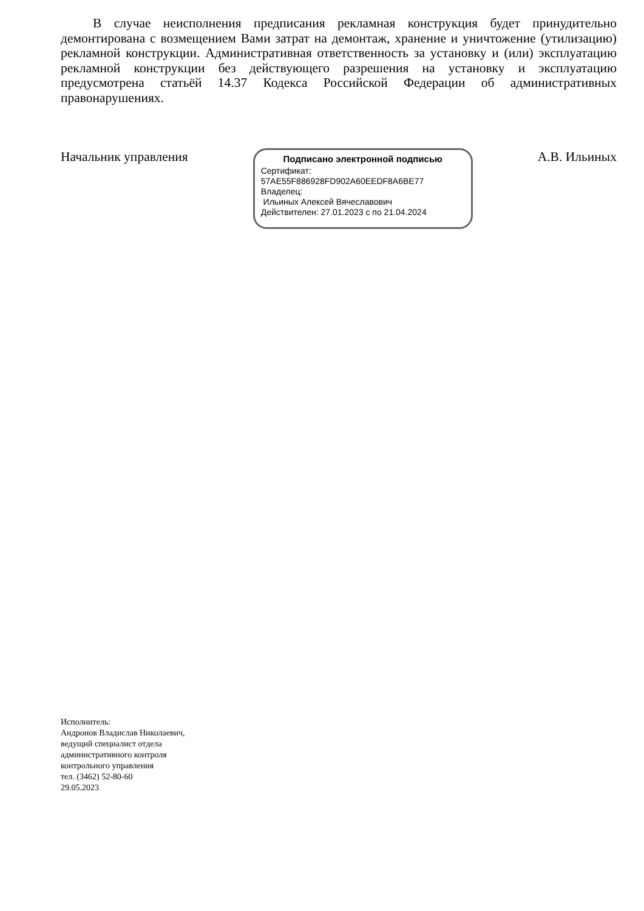В случае неисполнения предписания рекламная конструкция будет принудительно демонтирована с возмещением Вами затрат на демонтаж, хранение и уничтожение (утилизацию) рекламной конструкции. Административная ответственность за установку и (или) эксплуатацию рекламной конструкции без действующего разрешения на установку и эксплуатацию предусмотрена статьёй 14.37 Кодекса Российской Федерации об административных правонарушениях.
Начальник управления
Подписано электронной подписью
Сертификат:
57AE55F886928FD902A60EEDF8A6BE77
Владелец:
Ильиных Алексей Вячеславович
Действителен: 27.01.2023 с по 21.04.2024
А.В. Ильиных
Исполнитель:
Андронов Владислав Николаевич,
ведущий специалист отдела
административного контроля
контрольного управления
тел. (3462) 52-80-60
29.05.2023